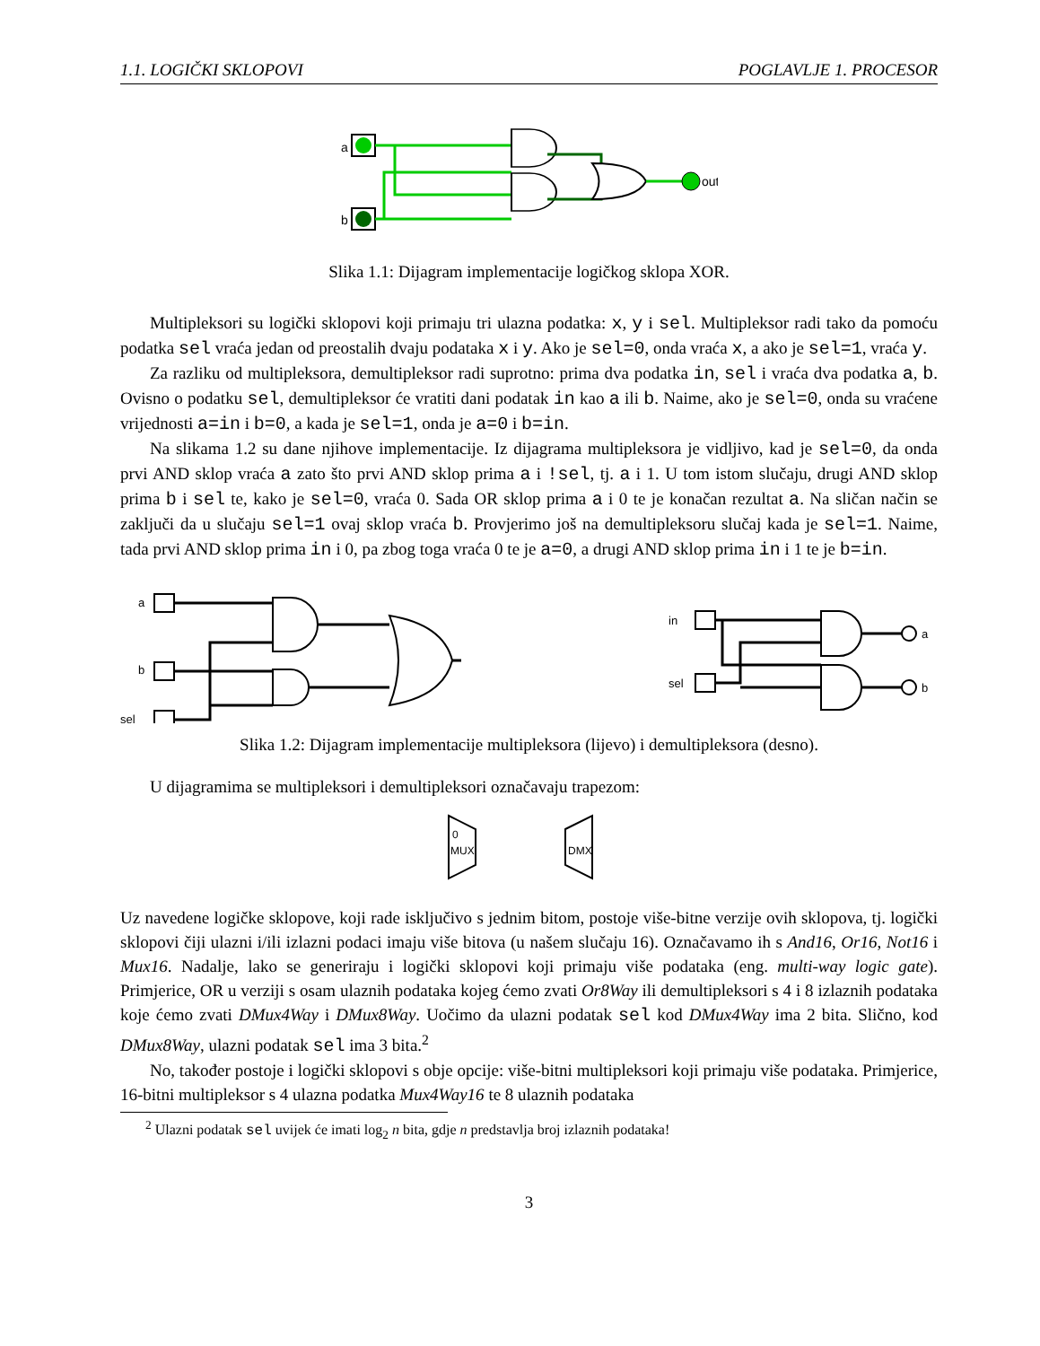1.1. LOGIČKI SKLOPOVI POGLAVLJE 1. PROCESOR
a
b
out
Slika 1.1: Dijagram implementacije logičkog sklopa XOR.
Multipleksori su logički sklopovi koji primaju tri ulazna podatka: x, y i sel. Multipleksor radi tako da pomoću podatka sel vraća jedan od preostalih dvaju podataka x i y. Ako je sel=0, onda vraća x, a ako je sel=1, vraća y.
Za razliku od multipleksora, demultipleksor radi suprotno: prima dva podatka in, sel i vraća dva podatka a, b. Ovisno o podatku sel, demultipleksor će vratiti dani podatak in kao a ili b. Naime, ako je sel=0, onda su vraćene vrijednosti a=in i b=0, a kada je sel=1, onda je a=0 i b=in.
Na slikama 1.2 su dane njihove implementacije. Iz dijagrama multipleksora je vidljivo, kad je sel=0, da onda prvi AND sklop vraća a zato što prvi AND sklop prima a i !sel, tj. a i 1. U tom istom slučaju, drugi AND sklop prima b i sel te, kako je sel=0, vraća 0. Sada OR sklop prima a i 0 te je konačan rezultat a. Na sličan način se zaključi da u slučaju sel=1 ovaj sklop vraća b. Provjerimo još na demultipleksoru slučaj kada je sel=1. Naime, tada prvi AND sklop prima in i 0, pa zbog toga vraća 0 te je a=0, a drugi AND sklop prima in i 1 te je b=in.
a
b
sel
in
sel
a
b
Slika 1.2: Dijagram implementacije multipleksora (lijevo) i demultipleksora (desno).
U dijagramima se multipleksori i demultipleksori označavaju trapezom:
0
MUX
DMX
Uz navedene logičke sklopove, koji rade isključivo s jednim bitom, postoje više-bitne verzije ovih sklopova, tj. logički sklopovi čiji ulazni i/ili izlazni podaci imaju više bitova (u našem slučaju 16). Označavamo ih s And16, Or16, Not16 i Mux16. Nadalje, lako se generiraju i logički sklopovi koji primaju više podataka (eng. multi-way logic gate). Primjerice, OR u verziji s osam ulaznih podataka kojeg ćemo zvati Or8Way ili demultipleksori s 4 i 8 izlaznih podataka koje ćemo zvati DMux4Way i DMux8Way. Uočimo da ulazni podatak sel kod DMux4Way ima 2 bita. Slično, kod DMux8Way, ulazni podatak sel ima 3 bita.<sup>2</sup>
No, također postoje i logički sklopovi s obje opcije: više-bitni multipleksori koji primaju više podataka. Primjerice, 16-bitni multipleksor s 4 ulazna podatka Mux4Way16 te 8 ulaznih podataka
<sup>2</sup> Ulazni podatak sel uvijek će imati log<sub>2</sub> n bita, gdje n predstavlja broj izlaznih podataka!
3